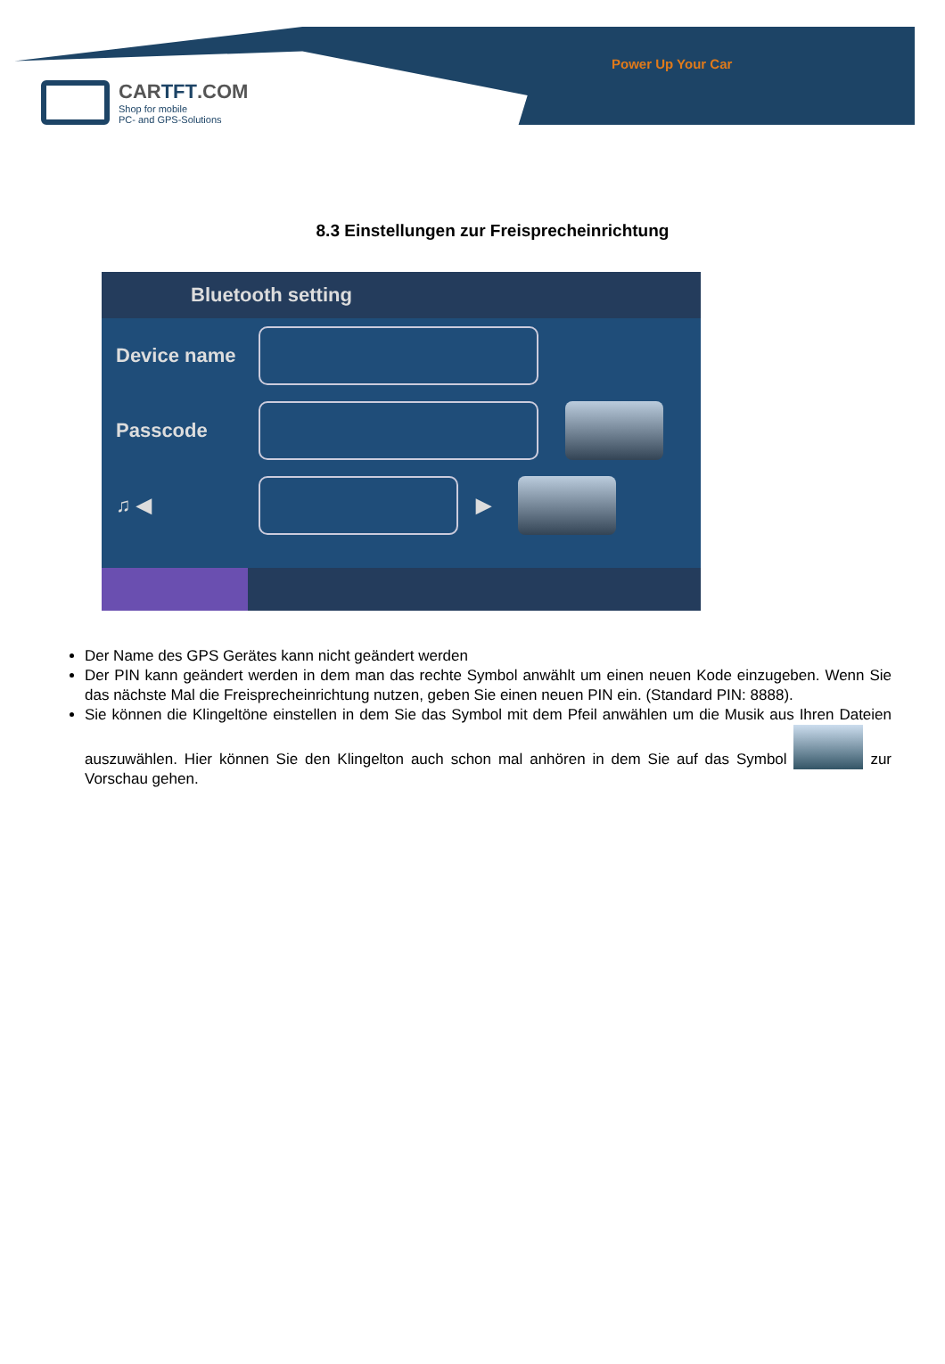CARTFT.COM
Shop for mobile
PC- and GPS-Solutions
Power Up Your Car
8.3 Einstellungen zur Freisprecheinrichtung
Bluetooth setting
Device name
Passcode
♫ ◀ ▶
Der Name des GPS Gerätes kann nicht geändert werden
Der PIN kann geändert werden in dem man das rechte Symbol anwählt um einen neuen Kode einzugeben. Wenn Sie das nächste Mal die Freisprecheinrichtung nutzen, geben Sie einen neuen PIN ein. (Standard PIN: 8888).
Sie können die Klingeltöne einstellen in dem Sie das Symbol mit dem Pfeil anwählen um die Musik aus Ihren Dateien auszuwählen. Hier können Sie den Klingelton auch schon mal anhören in dem Sie auf das Symbol zur Vorschau gehen.